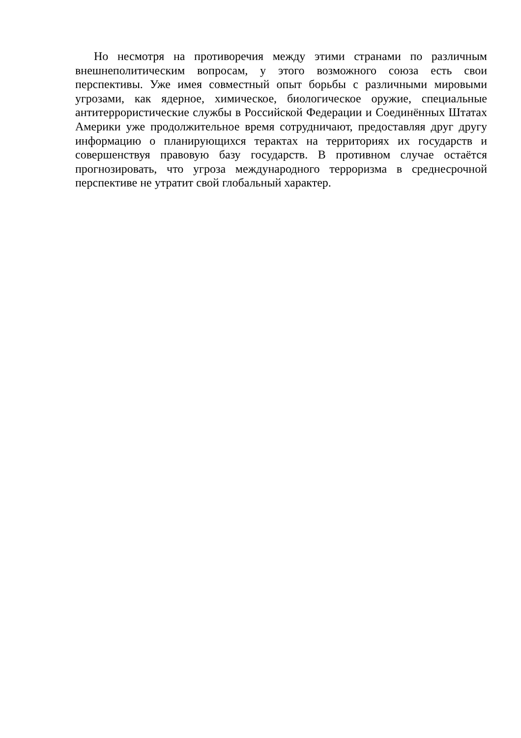Но несмотря на противоречия между этими странами по различным внешнеполитическим вопросам, у этого возможного союза есть свои перспективы. Уже имея совместный опыт борьбы с различными мировыми угрозами, как ядерное, химическое, биологическое оружие, специальные антитеррористические службы в Российской Федерации и Соединённых Штатах Америки уже продолжительное время сотрудничают, предоставляя друг другу информацию о планирующихся терактах на территориях их государств и совершенствуя правовую базу государств. В противном случае остаётся прогнозировать, что угроза международного терроризма в среднесрочной перспективе не утратит свой глобальный характер.